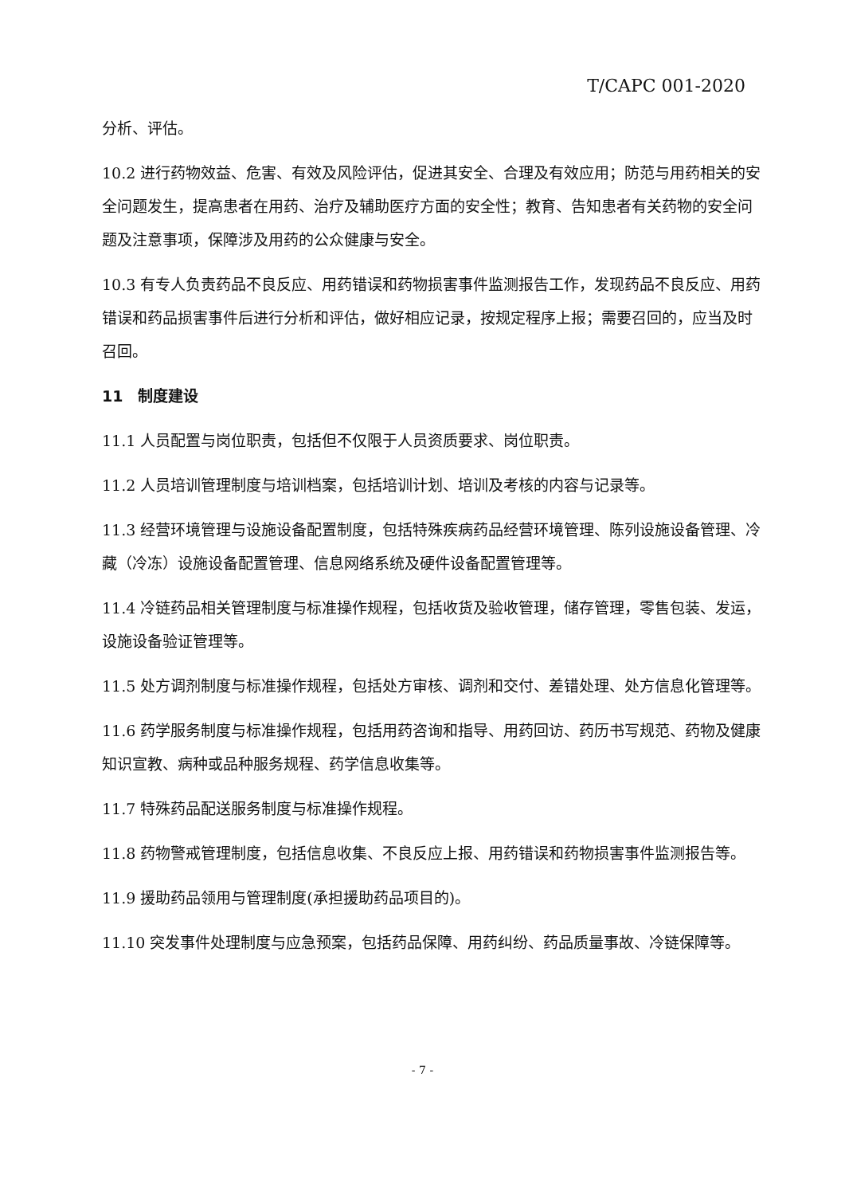T/CAPC 001-2020
分析、评估。
10.2 进行药物效益、危害、有效及风险评估，促进其安全、合理及有效应用；防范与用药相关的安全问题发生，提高患者在用药、治疗及辅助医疗方面的安全性；教育、告知患者有关药物的安全问题及注意事项，保障涉及用药的公众健康与安全。
10.3 有专人负责药品不良反应、用药错误和药物损害事件监测报告工作，发现药品不良反应、用药错误和药品损害事件后进行分析和评估，做好相应记录，按规定程序上报；需要召回的，应当及时召回。
11　制度建设
11.1 人员配置与岗位职责，包括但不仅限于人员资质要求、岗位职责。
11.2 人员培训管理制度与培训档案，包括培训计划、培训及考核的内容与记录等。
11.3 经营环境管理与设施设备配置制度，包括特殊疾病药品经营环境管理、陈列设施设备管理、冷藏（冷冻）设施设备配置管理、信息网络系统及硬件设备配置管理等。
11.4 冷链药品相关管理制度与标准操作规程，包括收货及验收管理，储存管理，零售包装、发运，设施设备验证管理等。
11.5 处方调剂制度与标准操作规程，包括处方审核、调剂和交付、差错处理、处方信息化管理等。
11.6 药学服务制度与标准操作规程，包括用药咨询和指导、用药回访、药历书写规范、药物及健康知识宣教、病种或品种服务规程、药学信息收集等。
11.7 特殊药品配送服务制度与标准操作规程。
11.8 药物警戒管理制度，包括信息收集、不良反应上报、用药错误和药物损害事件监测报告等。
11.9 援助药品领用与管理制度(承担援助药品项目的)。
11.10 突发事件处理制度与应急预案，包括药品保障、用药纠纷、药品质量事故、冷链保障等。
- 7 -